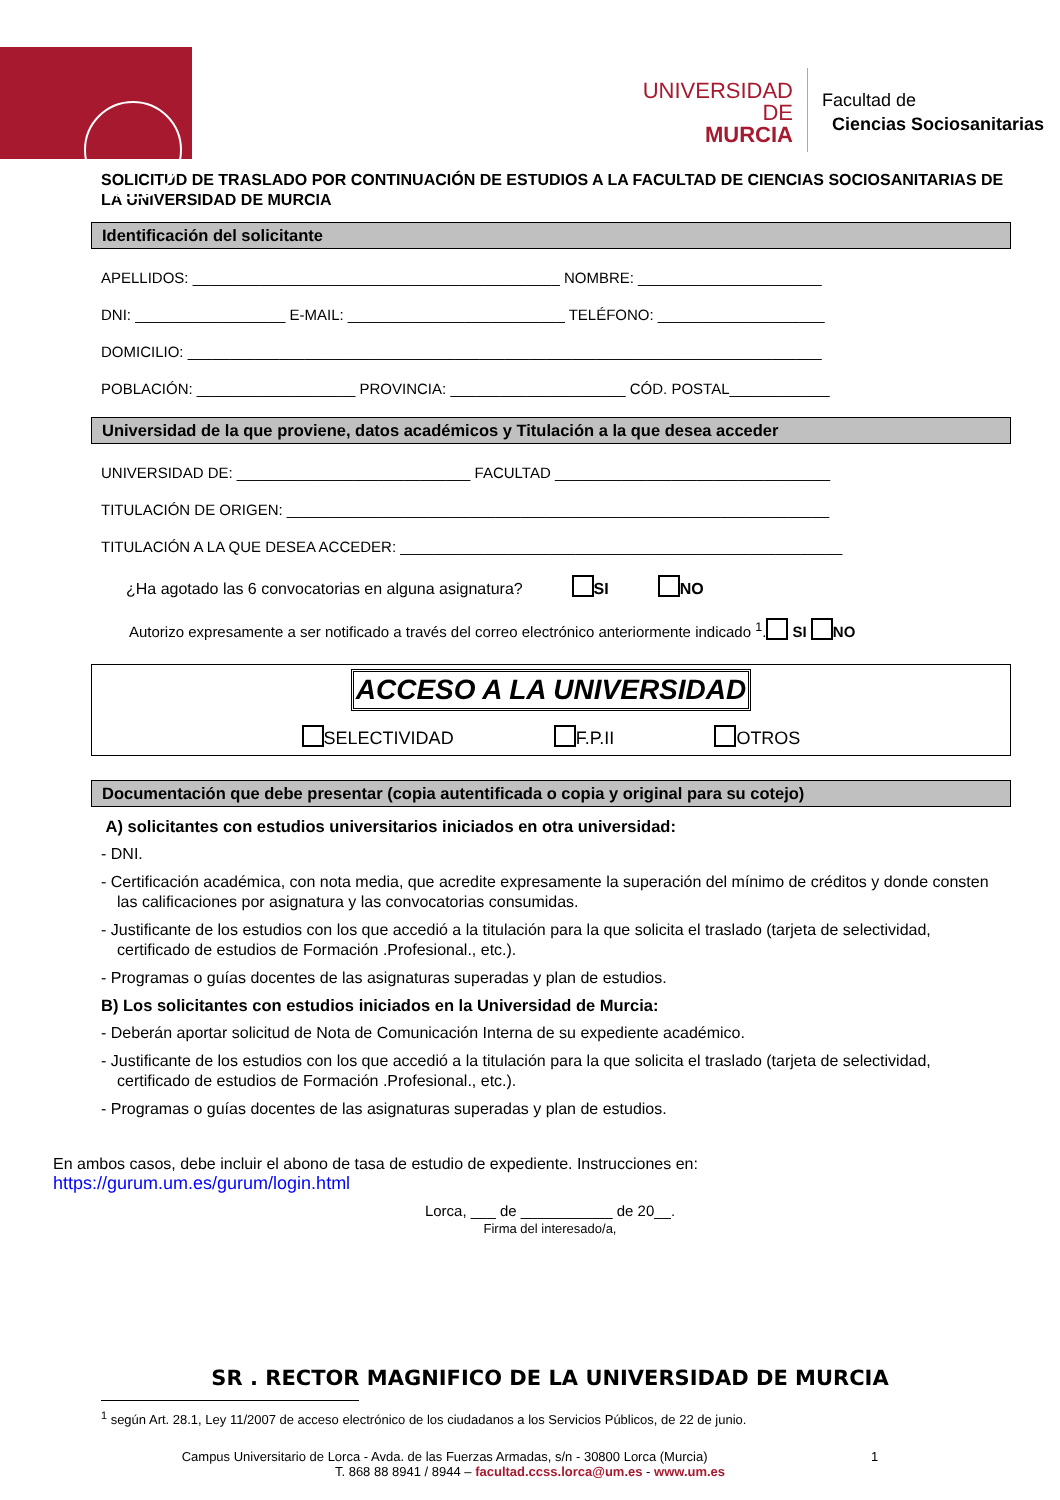UNIVERSIDAD DE
MURCIA
Facultad de
Ciencias Sociosanitarias
SOLICITUD DE TRASLADO POR CONTINUACIÓN DE ESTUDIOS A LA FACULTAD DE CIENCIAS SOCIOSANITARIAS DE LA UNIVERSIDAD DE MURCIA
Identificación del solicitante
APELLIDOS: ____________________________________________ NOMBRE: ______________________
DNI: __________________ E-MAIL: __________________________ TELÉFONO: ____________________
DOMICILIO: ____________________________________________________________________________
POBLACIÓN: ___________________ PROVINCIA: _____________________ CÓD. POSTAL____________
Universidad de la que proviene, datos académicos y Titulación a la que desea acceder
UNIVERSIDAD DE: ____________________________ FACULTAD _________________________________
TITULACIÓN DE ORIGEN: _________________________________________________________________
TITULACIÓN A LA QUE DESEA ACCEDER: _____________________________________________________
¿Ha agotado las 6 convocatorias en alguna asignatura? SI NO
Autorizo expresamente a ser notificado a través del correo electrónico anteriormente indicado <sup>1</sup>. SI NO
ACCESO A LA UNIVERSIDAD
SELECTIVIDAD F.P.II OTROS
Documentación que debe presentar (copia autentificada o copia y original para su cotejo)
A) solicitantes con estudios universitarios iniciados en otra universidad:
- DNI.
- Certificación académica, con nota media, que acredite expresamente la superación del mínimo de créditos y donde consten las calificaciones por asignatura y las convocatorias consumidas.
- Justificante de los estudios con los que accedió a la titulación para la que solicita el traslado (tarjeta de selectividad, certificado de estudios de Formación .Profesional., etc.).
- Programas o guías docentes de las asignaturas superadas y plan de estudios.
B) Los solicitantes con estudios iniciados en la Universidad de Murcia:
- Deberán aportar solicitud de Nota de Comunicación Interna de su expediente académico.
- Justificante de los estudios con los que accedió a la titulación para la que solicita el traslado (tarjeta de selectividad, certificado de estudios de Formación .Profesional., etc.).
- Programas o guías docentes de las asignaturas superadas y plan de estudios.
En ambos casos, debe incluir el abono de tasa de estudio de expediente. Instrucciones en:
https://gurum.um.es/gurum/login.html
Lorca, ___ de ___________ de 20__.
Firma del interesado/a,
SR . RECTOR MAGNIFICO DE LA UNIVERSIDAD DE MURCIA
<sup>1</sup> según Art. 28.1, Ley 11/2007 de acceso electrónico de los ciudadanos a los Servicios Públicos, de 22 de junio.
Campus Universitario de Lorca - Avda. de las Fuerzas Armadas, s/n - 30800 Lorca (Murcia) 1
T. 868 88 8941 / 8944 – facultad.ccss.lorca@um.es - www.um.es